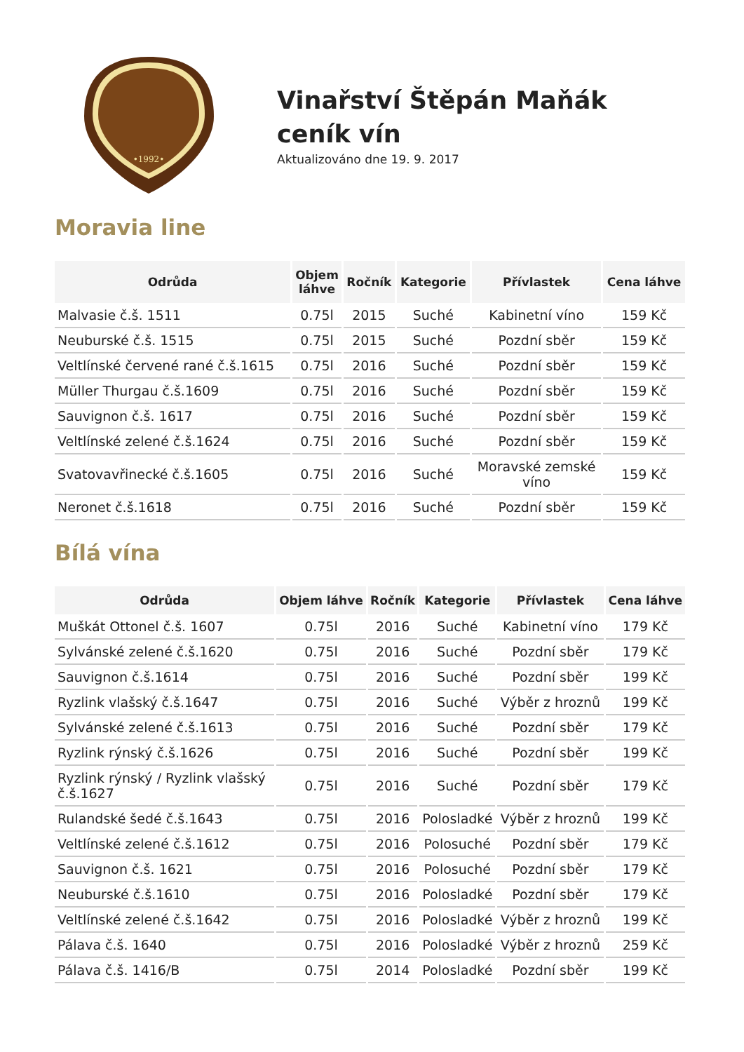•1992•
Vinařství Štěpán Maňák
ceník vín
Aktualizováno dne 19. 9. 2017
Moravia line
| Odrůda | Objem láhve | Ročník | Kategorie | Přívlastek | Cena láhve |
| --- | --- | --- | --- | --- | --- |
| Malvasie č.š. 1511 | 0.75l | 2015 | Suché | Kabinetní víno | 159 Kč |
| Neuburské č.š. 1515 | 0.75l | 2015 | Suché | Pozdní sběr | 159 Kč |
| Veltlínské červené rané č.š.1615 | 0.75l | 2016 | Suché | Pozdní sběr | 159 Kč |
| Müller Thurgau č.š.1609 | 0.75l | 2016 | Suché | Pozdní sběr | 159 Kč |
| Sauvignon č.š. 1617 | 0.75l | 2016 | Suché | Pozdní sběr | 159 Kč |
| Veltlínské zelené č.š.1624 | 0.75l | 2016 | Suché | Pozdní sběr | 159 Kč |
| Svatovavřinecké č.š.1605 | 0.75l | 2016 | Suché | Moravské zemské víno | 159 Kč |
| Neronet č.š.1618 | 0.75l | 2016 | Suché | Pozdní sběr | 159 Kč |
Bílá vína
| Odrůda | Objem láhve | Ročník | Kategorie | Přívlastek | Cena láhve |
| --- | --- | --- | --- | --- | --- |
| Muškát Ottonel č.š. 1607 | 0.75l | 2016 | Suché | Kabinetní víno | 179 Kč |
| Sylvánské zelené č.š.1620 | 0.75l | 2016 | Suché | Pozdní sběr | 179 Kč |
| Sauvignon č.š.1614 | 0.75l | 2016 | Suché | Pozdní sběr | 199 Kč |
| Ryzlink vlašský č.š.1647 | 0.75l | 2016 | Suché | Výběr z hroznů | 199 Kč |
| Sylvánské zelené č.š.1613 | 0.75l | 2016 | Suché | Pozdní sběr | 179 Kč |
| Ryzlink rýnský č.š.1626 | 0.75l | 2016 | Suché | Pozdní sběr | 199 Kč |
| Ryzlink rýnský / Ryzlink vlašský č.š.1627 | 0.75l | 2016 | Suché | Pozdní sběr | 179 Kč |
| Rulandské šedé č.š.1643 | 0.75l | 2016 | Polosladké | Výběr z hroznů | 199 Kč |
| Veltlínské zelené č.š.1612 | 0.75l | 2016 | Polosuché | Pozdní sběr | 179 Kč |
| Sauvignon č.š. 1621 | 0.75l | 2016 | Polosuché | Pozdní sběr | 179 Kč |
| Neuburské č.š.1610 | 0.75l | 2016 | Polosladké | Pozdní sběr | 179 Kč |
| Veltlínské zelené č.š.1642 | 0.75l | 2016 | Polosladké | Výběr z hroznů | 199 Kč |
| Pálava č.š. 1640 | 0.75l | 2016 | Polosladké | Výběr z hroznů | 259 Kč |
| Pálava č.š. 1416/B | 0.75l | 2014 | Polosladké | Pozdní sběr | 199 Kč |